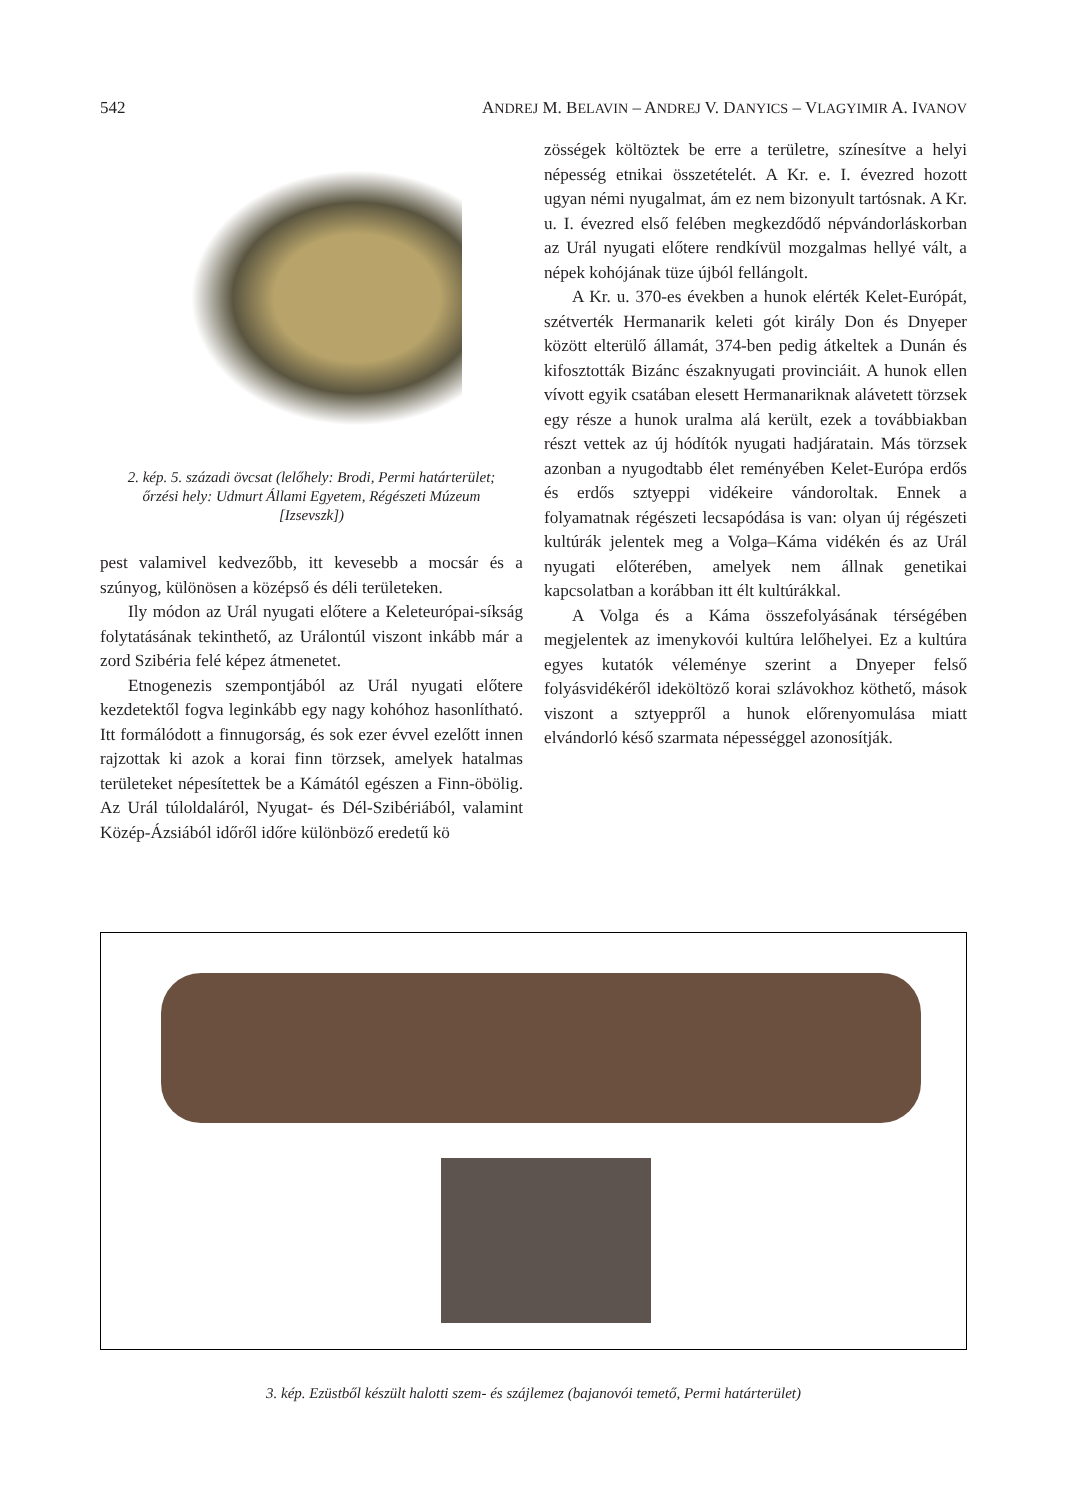542 ANDREJ M. BELAVIN – ANDREJ V. DANYICS – VLAGYIMIR A. IVANOV
2. kép. 5. századi övcsat (lelőhely: Brodi, Permi határterület;
őrzési hely: Udmurt Állami Egyetem, Régészeti Múzeum
[Izsevszk])
pest valamivel kedvezőbb, itt kevesebb a mocsár és a szúnyog, különösen a középső és déli területeken.
Ily módon az Urál nyugati előtere a Kelet­európai-síkság folytatásának tekinthető, az Urálon­túl viszont inkább már a zord Szibéria felé képez átmenetet.
Etnogenezis szempontjából az Urál nyugati elő­tere kezdetektől fogva leginkább egy nagy kohóhoz hasonlítható. Itt formálódott a finnugorság, és sok ezer évvel ezelőtt innen rajzottak ki azok a korai finn törzsek, amelyek hatalmas területeket népesí­tettek be a Kámától egészen a Finn-öbölig. Az Urál túloldaláról, Nyugat- és Dél-Szibériából, valamint Közép-Ázsiából időről időre különböző eredetű kö­
zösségek költöztek be erre a területre, színesítve a helyi népesség etnikai összetételét. A Kr. e. I. év­ezred hozott ugyan némi nyugalmat, ám ez nem bi­zonyult tartósnak. A Kr. u. I. évezred első felében megkezdődő népvándorláskorban az Urál nyugati előtere rendkívül mozgalmas hellyé vált, a népek kohójának tüze újból fellángolt.
A Kr. u. 370-es években a hunok elérték Kelet-Európát, szétverték Hermanarik keleti gót király Don és Dnyeper között elterülő államát, 374-ben pedig átkeltek a Dunán és kifosztották Bizánc északnyugati provinciáit. A hunok ellen vívott egyik csatában elesett Hermanariknak alávetett törzsek egy része a hunok uralma alá került, ezek a továbbiakban részt vettek az új hódítók nyugati hadjáratain. Más törzsek azonban a nyugodtabb élet reményében Kelet-Európa erdős és erdős sztyeppi vidékeire vándoroltak. Ennek a folyamatnak régé­szeti lecsapódása is van: olyan új régészeti kultú­rák jelentek meg a Volga–Káma vidékén és az Urál nyugati előterében, amelyek nem állnak genetikai kapcsolatban a korábban itt élt kultúrákkal.
A Volga és a Káma összefolyásának térségében megjelentek az imenykovói kultúra lelőhelyei. Ez a kultúra egyes kutatók véleménye szerint a Dnyeper felső folyásvidékéről ideköltöző korai szlávokhoz köthető, mások viszont a sztyeppről a hunok előre­nyomulása miatt elvándorló késő szarmata népes­séggel azonosítják.
3. kép. Ezüstből készült halotti szem- és szájlemez (bajanovói temető, Permi határterület)